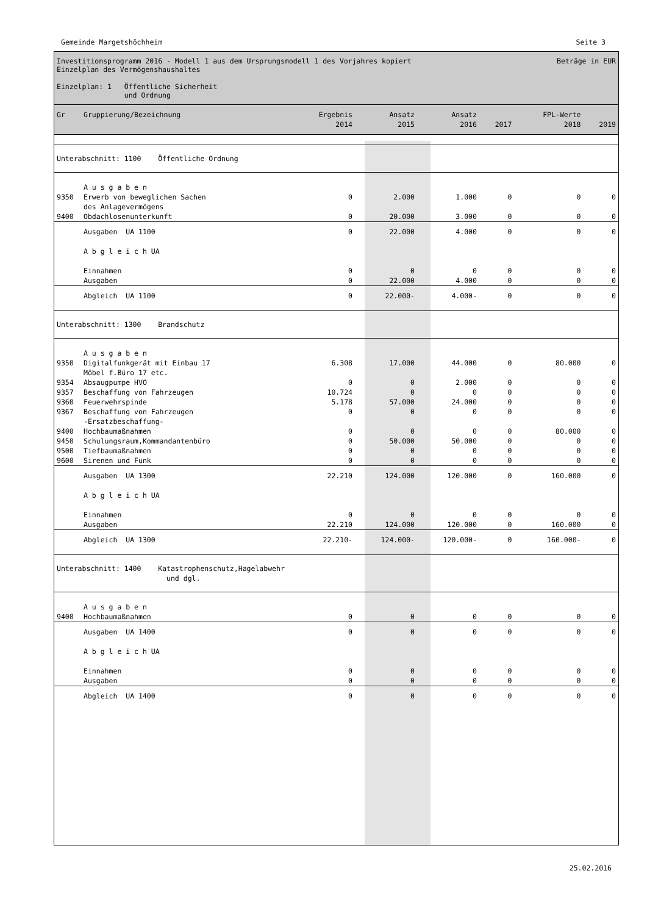Gemeinde Margetshöchheim Seite 3
Investitionsprogramm 2016 - Modell 1 aus dem Ursprungsmodell 1 des Vorjahres kopiert Beträge in EUR
Einzelplan des Vermögenshaushaltes
Einzelplan: 1 Öffentliche Sicherheit
und Ordnung
| Gr | Gruppierung/Bezeichnung | Ergebnis 2014 | Ansatz 2015 | Ansatz 2016 | 2017 | FPL-Werte 2018 | 2019 |
| --- | --- | --- | --- | --- | --- | --- | --- |
| Unterabschnitt: 1100 Öffentliche Ordnung | | | | | | | |
| | A u s g a b e n | | | | | | |
| 9350 | Erwerb von beweglichen Sachen des Anlagevermögens | 0 | 2.000 | 1.000 | 0 | 0 | 0 |
| 9400 | Obdachlosenunterkunft | 0 | 20.000 | 3.000 | 0 | 0 | 0 |
| | Ausgaben UA 1100 | 0 | 22.000 | 4.000 | 0 | 0 | 0 |
| | A b g l e i c h UA | | | | | | |
| | Einnahmen Ausgaben | 0 0 | 0 22.000 | 0 4.000 | 0 0 | 0 0 | 0 0 |
| | Abgleich UA 1100 | 0 | 22.000- | 4.000- | 0 | 0 | 0 |
| Unterabschnitt: 1300 Brandschutz | | | | | | | |
| | A u s g a b e n | | | | | | |
| 9350 | Digitalfunkgerät mit Einbau 17 Möbel f.Büro 17 etc. | 6.308 | 17.000 | 44.000 | 0 | 80.000 | 0 |
| 9354 | Absaugpumpe HVO | 0 | 0 | 2.000 | 0 | 0 | 0 |
| 9357 | Beschaffung von Fahrzeugen | 10.724 | 0 | 0 | 0 | 0 | 0 |
| 9360 | Feuerwehrspinde | 5.178 | 57.000 | 24.000 | 0 | 0 | 0 |
| 9367 | Beschaffung von Fahrzeugen -Ersatzbeschaffung- | 0 | 0 | 0 | 0 | 0 | 0 |
| 9400 | Hochbaumaßnahmen | 0 | 0 | 0 | 0 | 80.000 | 0 |
| 9450 | Schulungsraum,Kommandantenbüro | 0 | 50.000 | 50.000 | 0 | 0 | 0 |
| 9500 | Tiefbaumaßnahmen | 0 | 0 | 0 | 0 | 0 | 0 |
| 9600 | Sirenen und Funk | 0 | 0 | 0 | 0 | 0 | 0 |
| | Ausgaben UA 1300 | 22.210 | 124.000 | 120.000 | 0 | 160.000 | 0 |
| | A b g l e i c h UA | | | | | | |
| | Einnahmen Ausgaben | 0 22.210 | 0 124.000 | 0 120.000 | 0 0 | 0 160.000 | 0 0 |
| | Abgleich UA 1300 | 22.210- | 124.000- | 120.000- | 0 | 160.000- | 0 |
| Unterabschnitt: 1400 Katastrophenschutz,Hagelabwehr und dgl. | | | | | | | |
| | A u s g a b e n | | | | | | |
| 9400 | Hochbaumaßnahmen | 0 | 0 | 0 | 0 | 0 | 0 |
| | Ausgaben UA 1400 | 0 | 0 | 0 | 0 | 0 | 0 |
| | A b g l e i c h UA | | | | | | |
| | Einnahmen Ausgaben | 0 0 | 0 0 | 0 0 | 0 0 | 0 0 | 0 0 |
| | Abgleich UA 1400 | 0 | 0 | 0 | 0 | 0 | 0 |
25.02.2016